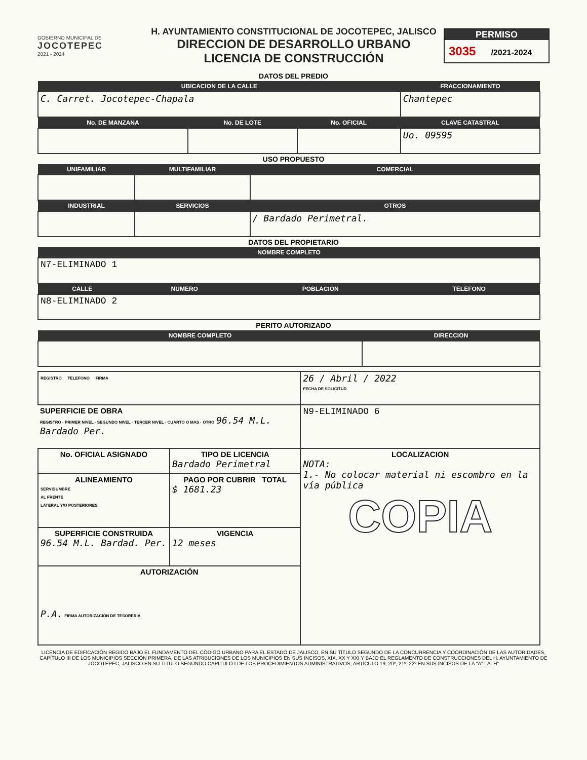GOBIERNO MUNICIPAL DE
JOCOTEPEC
2021 - 2024
H. AYUNTAMIENTO CONSTITUCIONAL DE JOCOTEPEC, JALISCO
DIRECCION DE DESARROLLO URBANO
LICENCIA DE CONSTRUCCIÓN
PERMISO
3035 /2021-2024
DATOS DEL PREDIO
| UBICACION DE LA CALLE | | | FRACCIONAMIENTO |
| --- | --- | --- | --- |
| C. Carret. Jocotepec-Chapala | | | Chantepec |
| No. DE MANZANA | No. DE LOTE | No. OFICIAL | CLAVE CATASTRAL |
| | | | Uo. 09595 |
USO PROPUESTO
| UNIFAMILIAR | MULTIFAMILIAR | COMERCIAL |
| --- | --- | --- |
| INDUSTRIAL | SERVICIOS | OTROS |
| | | / Bardado Perimetral. |
DATOS DEL PROPIETARIO
| NOMBRE COMPLETO | | | |
| --- | --- | --- | --- |
| N7-ELIMINADO 1 | | | |
| CALLE | NUMERO | POBLACION | TELEFONO |
| N8-ELIMINADO 2 | | | |
PERITO AUTORIZADO
| NOMBRE COMPLETO | DIRECCION |
| --- | --- |
| REGISTRO TELEFONO FIRMA | | 26 / Abril / 2022 FECHA DE SOLICITUD |
| SUPERFICIE DE OBRA REGISTRO · PRIMER NIVEL · SEGUNDO NIVEL · TERCER NIVEL · CUARTO O MAS · OTRO 96.54 M.L. Bardado Per. | | N9-ELIMINADO 6 |
| No. OFICIAL ASIGNADO | TIPO DE LICENCIA Bardado Perimetral | LOCALIZACION NOTA: 1.- No colocar material ni escombro en la vía pública COPIA |
| ALINEAMIENTO SERVIDUMBRE AL FRENTE LATERAL Y/O POSTERIORES | PAGO POR CUBRIR TOTAL $ 1681.23 | |
| SUPERFICIE CONSTRUIDA 96.54 M.L. Bardad. Per. | VIGENCIA 12 meses | |
| AUTORIZACIÓN P.A. FIRMA AUTORIZACIÓN DE TESORERIA | | |
LICENCIA DE EDIFICACIÓN REGIDO BAJO EL FUNDAMENTO DEL CÓDIGO URBANO PARA EL ESTADO DE JALISCO, EN SU TÍTULO SEGUNDO DE LA CONCURRENCIA Y COORDINACIÓN DE LAS AUTORIDADES, CAPÍTULO III DE LOS MUNICIPIOS SECCIÓN PRIMERA, DE LAS ATRIBUCIONES DE LOS MUNICIPIOS EN SUS INCISOS, XIX, XX Y XXI Y BAJO EL REGLAMENTO DE CONSTRUCCIONES DEL H. AYUNTAMIENTO DE JOCOTEPEC, JALISCO EN SU TITULO SEGUNDO CAPITULO I DE LOS PROCEDIMIENTOS ADMINISTRATIVOS, ARTÍCULO 19, 20º, 21º, 22º EN SUS INCISOS DE LA "A" LA "H"